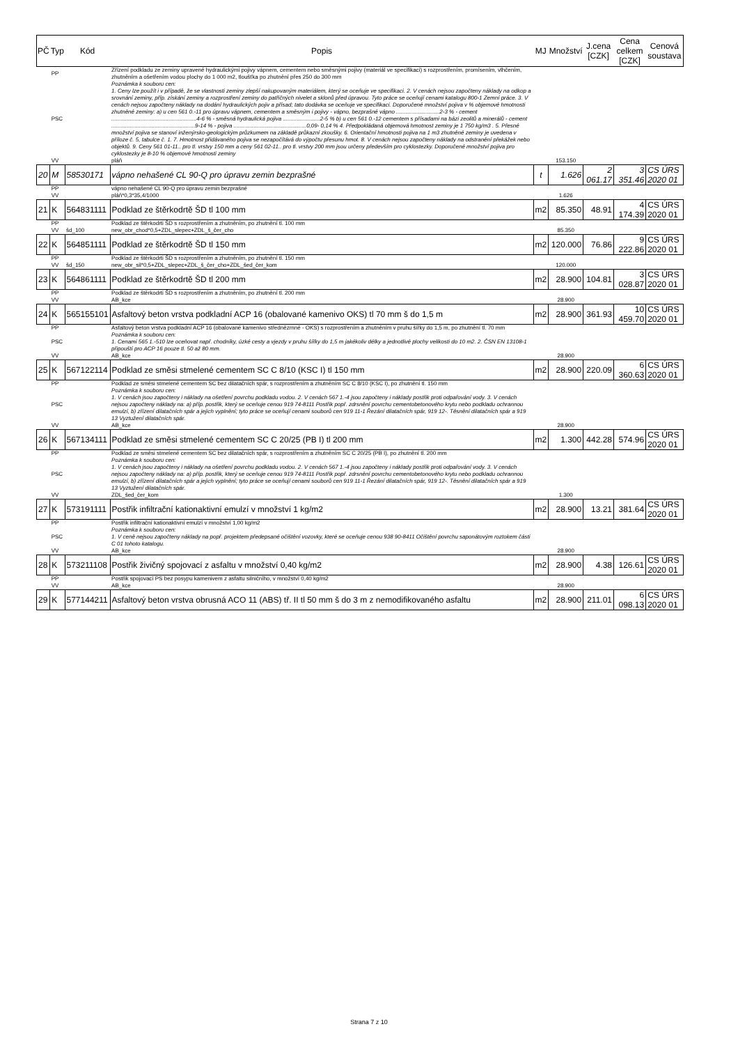| PČ | Typ | Kód | Popis | MJ | Množství | J.cena [CZK] | Cena celkem [CZK] | Cenová soustava |
| --- | --- | --- | --- | --- | --- | --- | --- | --- |
| | PP | | Zřízení podkladu ze zeminy upravené hydraulickými pojivy vápnem, cementem nebo směsnými pojivy (materiál ve specifikaci) s rozprostřením, promísením, vlhčením, zhutněním a ošetřením vodou plochy do 1 000 m2, tloušťka po zhutnění přes 250 do 300 mm | | | | | |
| | PSC | | Poznámka k souboru cen: 1. Ceny lze použít i v případě, že se vlastnosti zeminy zlepší nakupovaným materiálem, který se oceňuje ve specifikaci. 2. V cenách nejsou započteny náklady na odkop a srovnání zeminy, příp. získání zeminy a rozprostření zeminy do patřičných nivelet a sklonů před úpravou. Tyto práce se oceňují cenami katalogu 800-1 Zemní práce. 3. V cenách nejsou započteny náklady na dodání hydraulických pojiv a přísad; tato dodávka se oceňuje ve specifikaci. Doporučené množství pojiva v % objemové hmotnosti zhutněné zeminy: a) u cen 561 0.-11 pro úpravu vápnem, cementem a směsným i pojivy - vápno, bezprašné vápno ............................2-3 % - cement .......................................................4-6 % - směsná hydraulická pojiva ........................2-5 % b) u cen 561 0.-12 cementem s přísadami na bázi zeolitů a minerálů - cement ......................................................9-14 % - pojiva ...............................................0,09- 0,14 % 4. Předpokládaná objemová hmotnost zeminy je 1 750 kg/m3 . 5. Přesné množství pojiva se stanoví inženýrsko-geologickým průzkumem na základě průkazní zkoušky. 6. Orientační hmotnosti pojiva na 1 m3 zhutněné zeminy je uvedena v příloze č. 5, tabulce č. 1. 7. Hmotnost přidávaného pojiva se nezapočítává do výpočtu přesunu hmot. 8. V cenách nejsou započteny náklady na odstranění překážek nebo objektů. 9. Ceny 561 01-11.. pro tl. vrstvy 150 mm a ceny 561 02-11.. pro tl. vrstvy 200 mm jsou určeny především pro cyklostezky. Doporučené množství pojiva pro cyklostezky je 8-10 % objemové hmotnosti zeminy | | | | | |
| | VV | | pláň | | 153.150 | | | |
| 20 | M | 58530171 | vápno nehašené CL 90-Q pro úpravu zemin bezprašné | t | 1.626 | 2 061.17 | 3 351.46 | CS ÚRS 2020 01 |
| | PP | | vápno nehašené CL 90-Q pro úpravu zemin bezprašné | | | | | |
| | VV | | pláň*0,3*35,4/1000 | | 1.626 | | | |
| 21 | K | 564831111 | Podklad ze štěrkodrtě ŠD tl 100 mm | m2 | 85.350 | 48.91 | 4 174.39 | CS ÚRS 2020 01 |
| | PP | | Podklad ze štěrkodrti ŠD s rozprostřením a zhutněním, po zhutnění tl. 100 mm | | | | | |
| | VV | šd_100 | new_obr_chod*0,5+ZDL_slepec+ZDL_š_čer_cho | | 85.350 | | | |
| 22 | K | 564851111 | Podklad ze štěrkodrtě ŠD tl 150 mm | m2 | 120.000 | 76.86 | 9 222.86 | CS ÚRS 2020 01 |
| | PP | | Podklad ze štěrkodrti ŠD s rozprostřením a zhutněním, po zhutnění tl. 150 mm | | | | | |
| | VV | šd_150 | new_obr_sil*0,5+ZDL_slepec+ZDL_š_čer_cho+ZDL_šed_čer_kom | | 120.000 | | | |
| 23 | K | 564861111 | Podklad ze štěrkodrtě ŠD tl 200 mm | m2 | 28.900 | 104.81 | 3 028.87 | CS ÚRS 2020 01 |
| | PP | | Podklad ze štěrkodrti ŠD s rozprostřením a zhutněním, po zhutnění tl. 200 mm | | | | | |
| | VV | | AB_kce | | 28.900 | | | |
| 24 | K | 565155101 | Asfaltový beton vrstva podkladní ACP 16 (obalované kamenivo OKS) tl 70 mm š do 1,5 m | m2 | 28.900 | 361.93 | 10 459.70 | CS ÚRS 2020 01 |
| | PP | | Asfaltový beton vrstva podkladní ACP 16 (obalované kamenivo střednězrnné - OKS) s rozprostřením a zhutněním v pruhu šířky do 1,5 m, po zhutnění tl. 70 mm | | | | | |
| | PSC | | Poznámka k souboru cen: 1. Cenami 565 1.-510 lze oceňovat např. chodníky, úzké cesty a vjezdy v pruhu šířky do 1,5 m jakékoliv délky a jednotlivé plochy velikosti do 10 m2. 2. ČSN EN 13108-1 připouští pro ACP 16 pouze tl. 50 až 80 mm. | | | | | |
| | VV | | AB_kce | | 28.900 | | | |
| 25 | K | 567122114 | Podklad ze směsi stmelené cementem SC C 8/10 (KSC I) tl 150 mm | m2 | 28.900 | 220.09 | 6 360.63 | CS ÚRS 2020 01 |
| | PP | | Podklad ze směsi stmelené cementem SC bez dilatačních spár, s rozprostřením a zhutněním SC C 8/10 (KSC I), po zhutnění tl. 150 mm | | | | | |
| | PSC | | Poznámka k souboru cen: 1. V cenách jsou započteny i náklady na ošetření povrchu podkladu vodou. 2. V cenách 567 1.-4 jsou započteny i náklady postřik proti odpařování vody. 3. V cenách nejsou započteny náklady na: a) příp. postřik, který se oceňuje cenou 919 74-8111 Postřik popř. zdrsnění povrchu cementobetonového krytu nebo podkladu ochrannou emulzí, b) zřízení dilatačních spár a jejich vyplnění; tyto práce se oceňují cenami souborů cen 919 11-1 Řezání dilatačních spár, 919 12-. Těsnění dilatačních spár a 919 13 Vyztužení dilatačních spár. | | | | | |
| | VV | | AB_kce | | 28.900 | | | |
| 26 | K | 567134111 | Podklad ze směsi stmelené cementem SC C 20/25 (PB I) tl 200 mm | m2 | 1.300 | 442.28 | 574.96 | CS ÚRS 2020 01 |
| | PP | | Podklad ze směsi stmelené cementem SC bez dilatačních spár, s rozprostřením a zhutněním SC C 20/25 (PB I), po zhutnění tl. 200 mm | | | | | |
| | PSC | | Poznámka k souboru cen: 1. V cenách jsou započteny i náklady na ošetření povrchu podkladu vodou. 2. V cenách 567 1.-4 jsou započteny i náklady postřik proti odpařování vody. 3. V cenách nejsou započteny náklady na: a) příp. postřik, který se oceňuje cenou 919 74-8111 Postřik popř. zdrsnění povrchu cementobetonového krytu nebo podkladu ochrannou emulzí, b) zřízení dilatačních spár a jejich vyplnění; tyto práce se oceňují cenami souborů cen 919 11-1 Řezání dilatačních spár, 919 12-. Těsnění dilatačních spár a 919 13 Vyztužení dilatačních spár. | | | | | |
| | VV | | ZDL_šed_čer_kom | | 1.300 | | | |
| 27 | K | 573191111 | Postřik infiltrační kationaktivní emulzí v množství 1 kg/m2 | m2 | 28.900 | 13.21 | 381.64 | CS ÚRS 2020 01 |
| | PP | | Postřik infiltrační kationaktivní emulzí v množství 1,00 kg/m2 | | | | | |
| | PSC | | Poznámka k souboru cen: 1. V ceně nejsou započteny náklady na popř. projektem předepsané očištění vozovky, které se oceňuje cenou 938 90-8411 Očištění povrchu saponátovým roztokem části C 01 tohoto katalogu. | | | | | |
| | VV | | AB_kce | | 28.900 | | | |
| 28 | K | 573211108 | Postřik živičný spojovací z asfaltu v množství 0,40 kg/m2 | m2 | 28.900 | 4.38 | 126.61 | CS ÚRS 2020 01 |
| | PP | | Postřik spojovací PS bez posypu kamenivem z asfaltu silničního, v množství 0,40 kg/m2 | | | | | |
| | VV | | AB_kce | | 28.900 | | | |
| 29 | K | 577144211 | Asfaltový beton vrstva obrusná ACO 11 (ABS) tř. II tl 50 mm š do 3 m z nemodifikovaného asfaltu | m2 | 28.900 | 211.01 | 6 098.13 | CS ÚRS 2020 01 |
Strana 7 z 10